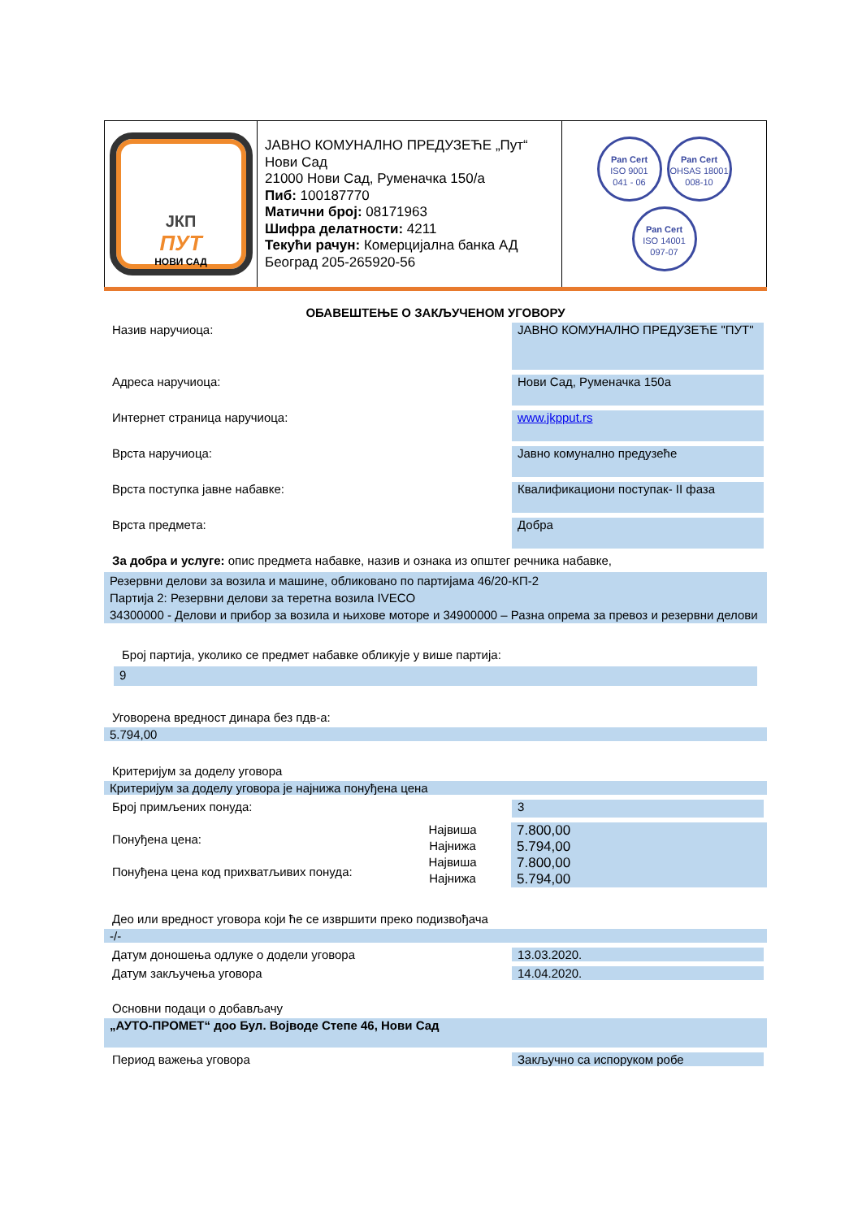| ЈКП ПУТ НОВИ САД | ЈАВНО КОМУНАЛНО ПРЕДУЗЕЋЕ „Пут“ Нови Сад 21000 Нови Сад, Руменачка 150/а Пиб: 100187770 Матични број: 08171963 Шифра делатности: 4211 Текући рачун: Комерцијална банка АД Београд 205-265920-56 | Pan Cert ISO 9001 041 - 06 Pan Cert OHSAS 18001 008-10 Pan Cert ISO 14001 097-07 |
ОБАВЕШТЕЊЕ О ЗАКЉУЧЕНОМ УГОВОРУ
Назив наручиоца:
ЈАВНО КОМУНАЛНО ПРЕДУЗЕЋЕ "ПУТ"
Адреса наручиоца:
Нови Сад, Руменачка 150а
Интернет страница наручиоца:
www.jkpput.rs
Врста наручиоца:
Јавно комунално предузеће
Врста поступка јавне набавке:
Квалификациони поступак- II фаза
Врста предмета:
Добра
За добра и услуге: опис предмета набавке, назив и ознака из општег речника набавке,
Резервни делови за возила и машине, обликовано по партијама 46/20-КП-2
Партија 2: Резервни делови за теретна возила IVECO
34300000 - Делови и прибор за возила и њихове моторе и 34900000 – Разна опрема за превоз и резервни делови
Број партија, уколико се предмет набавке обликује у више партија:
9
Уговорена вредност динара без пдв-а:
5.794,00
Критеријум за доделу уговора
Критеријум за доделу уговора је најнижа понуђена цена
Број примљених понуда:
3
| Понуђена цена: | Највиша | 7.800,00 |
| | Најнижа | 5.794,00 |
| Понуђена цена код прихватљивих понуда: | Највиша | 7.800,00 |
| | Најнижа | 5.794,00 |
Део или вредност уговора који ће се извршити преко подизвођача
-/-
Датум доношења одлуке о додели уговора 13.03.2020.
Датум закључења уговора 14.04.2020.
Основни подаци о добављачу
„АУТО-ПРОМЕТ“ доо Бул. Војводе Степе 46, Нови Сад
Период важења уговора Закључно са испоруком робе